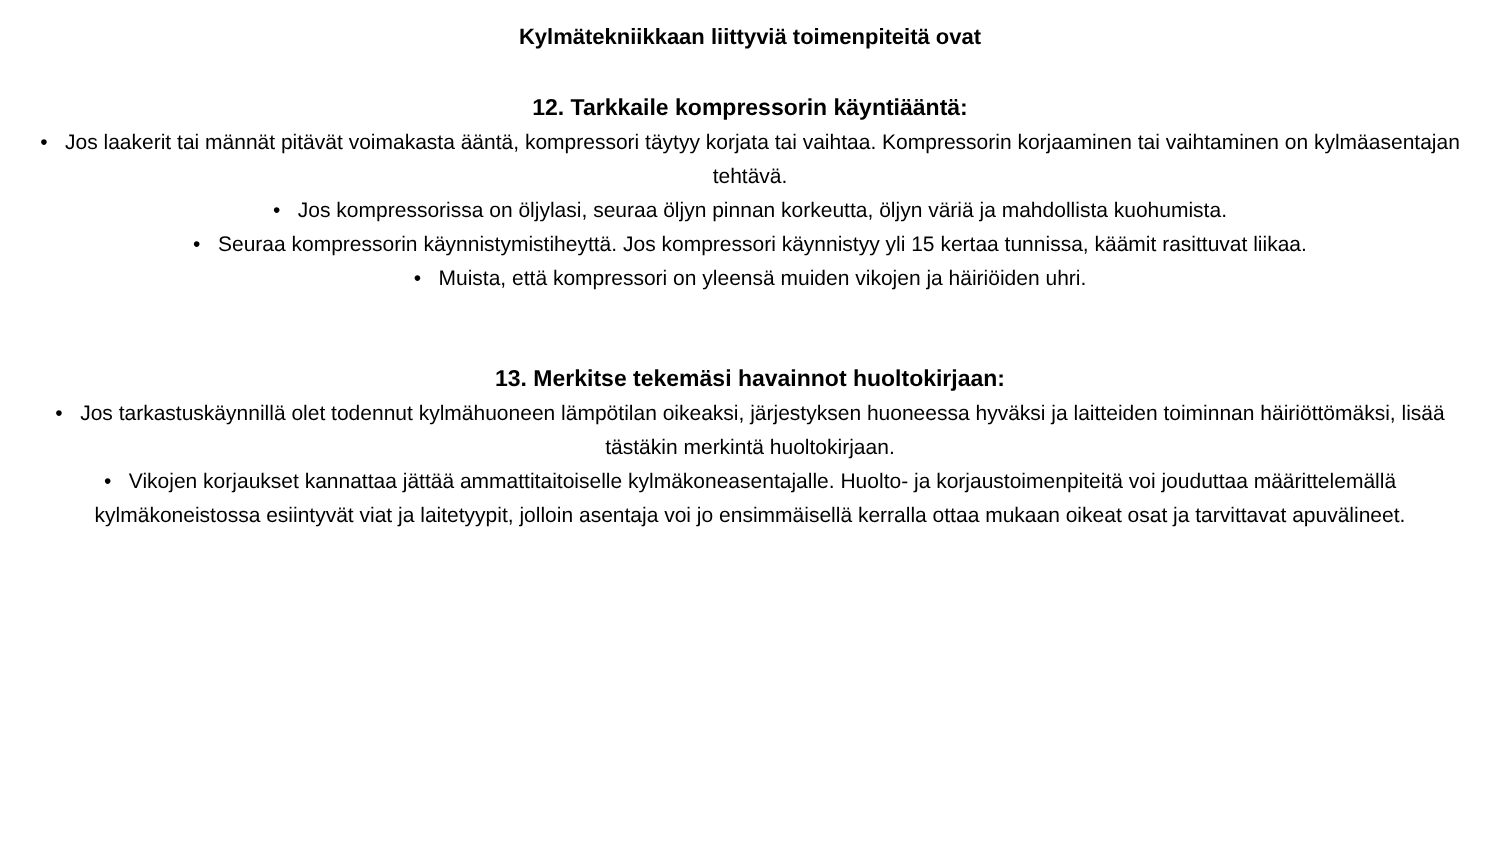Kylmätekniikkaan liittyviä toimenpiteitä ovat
12. Tarkkaile kompressorin käyntiääntä:
• Jos laakerit tai männät pitävät voimakasta ääntä, kompressori täytyy korjata tai vaihtaa. Kompressorin korjaaminen tai vaihtaminen on kylmäasentajan tehtävä.
• Jos kompressorissa on öljylasi, seuraa öljyn pinnan korkeutta, öljyn väriä ja mahdollista kuohumista.
• Seuraa kompressorin käynnistymistiheyttä. Jos kompressori käynnistyy yli 15 kertaa tunnissa, käämit rasittuvat liikaa.
• Muista, että kompressori on yleensä muiden vikojen ja häiriöiden uhri.
13. Merkitse tekemäsi havainnot huoltokirjaan:
• Jos tarkastuskäynnillä olet todennut kylmähuoneen lämpötilan oikeaksi, järjestyksen huoneessa hyväksi ja laitteiden toiminnan häiriöttömäksi, lisää tästäkin merkintä huoltokirjaan.
• Vikojen korjaukset kannattaa jättää ammattitaitoiselle kylmäkoneasentajalle. Huolto- ja korjaustoimenpiteitä voi jouduttaa määrittelemällä kylmäkoneistossa esiintyvät viat ja laitetyypit, jolloin asentaja voi jo ensimmäisellä kerralla ottaa mukaan oikeat osat ja tarvittavat apuvälineet.